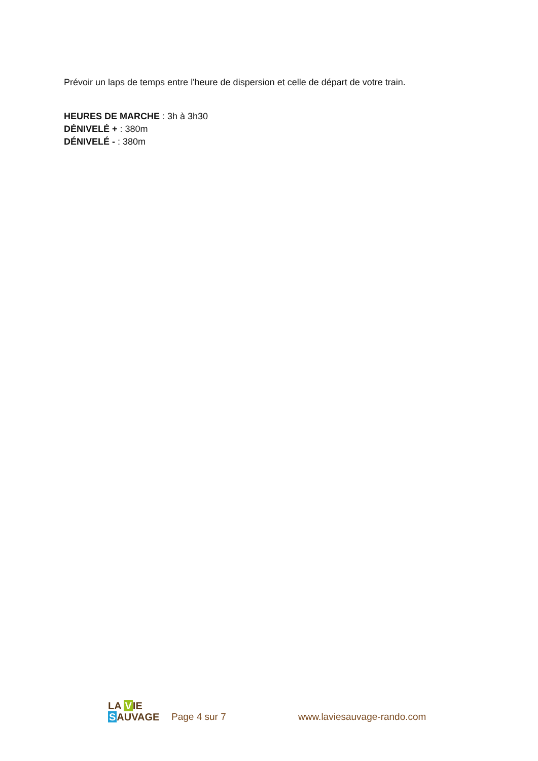Prévoir un laps de temps entre l'heure de dispersion et celle de départ de votre train.
HEURES DE MARCHE : 3h à 3h30
DÉNIVELÉ + : 380m
DÉNIVELÉ - : 380m
LA VIE
SAUVAGE
Page 4 sur 7
www.laviesauvage-rando.com